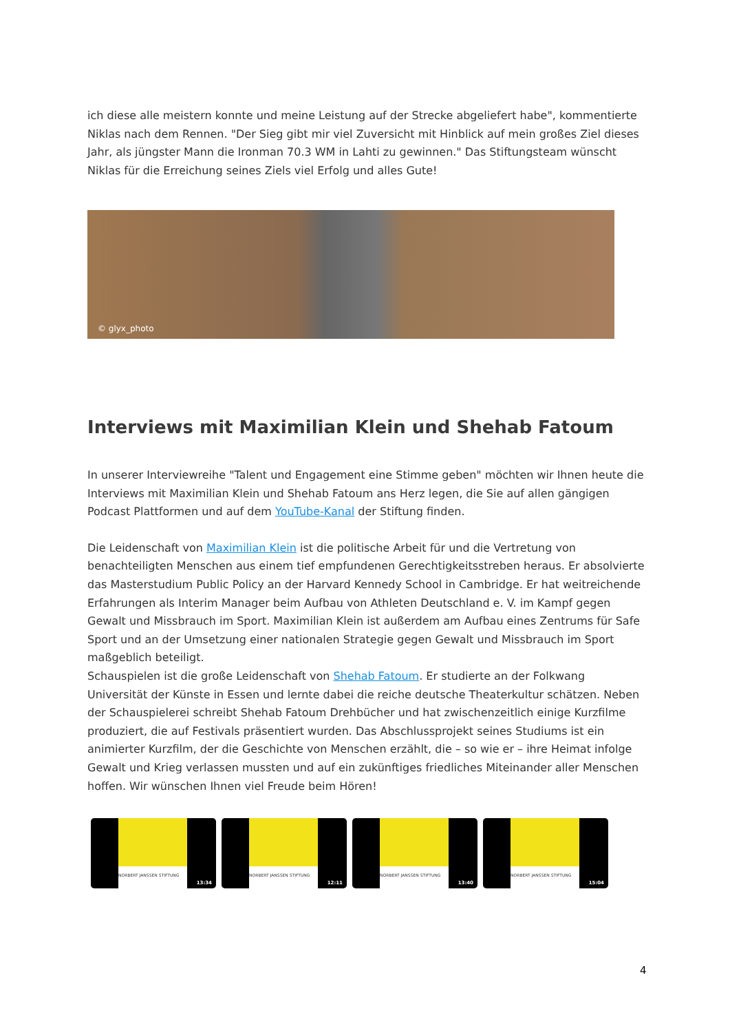ich diese alle meistern konnte und meine Leistung auf der Strecke abgeliefert habe", kommentierte Niklas nach dem Rennen. "Der Sieg gibt mir viel Zuversicht mit Hinblick auf mein großes Ziel dieses Jahr, als jüngster Mann die Ironman 70.3 WM in Lahti zu gewinnen." Das Stiftungsteam wünscht Niklas für die Erreichung seines Ziels viel Erfolg und alles Gute!
© glyx_photo
Interviews mit Maximilian Klein und Shehab Fatoum
In unserer Interviewreihe "Talent und Engagement eine Stimme geben" möchten wir Ihnen heute die Interviews mit Maximilian Klein und Shehab Fatoum ans Herz legen, die Sie auf allen gängigen Podcast Plattformen und auf dem YouTube-Kanal der Stiftung finden.
Die Leidenschaft von Maximilian Klein ist die politische Arbeit für und die Vertretung von benachteiligten Menschen aus einem tief empfundenen Gerechtigkeitsstreben heraus. Er absolvierte das Masterstudium Public Policy an der Harvard Kennedy School in Cambridge. Er hat weitreichende Erfahrungen als Interim Manager beim Aufbau von Athleten Deutschland e. V. im Kampf gegen Gewalt und Missbrauch im Sport. Maximilian Klein ist außerdem am Aufbau eines Zentrums für Safe Sport und an der Umsetzung einer nationalen Strategie gegen Gewalt und Missbrauch im Sport maßgeblich beteiligt.
Schauspielen ist die große Leidenschaft von Shehab Fatoum. Er studierte an der Folkwang Universität der Künste in Essen und lernte dabei die reiche deutsche Theaterkultur schätzen. Neben der Schauspielerei schreibt Shehab Fatoum Drehbücher und hat zwischenzeitlich einige Kurzfilme produziert, die auf Festivals präsentiert wurden. Das Abschlussprojekt seines Studiums ist ein animierter Kurzfilm, der die Geschichte von Menschen erzählt, die – so wie er – ihre Heimat infolge Gewalt und Krieg verlassen mussten und auf ein zukünftiges friedliches Miteinander aller Menschen hoffen. Wir wünschen Ihnen viel Freude beim Hören!
NORBERT JANSSEN STIFTUNG
13:34
NORBERT JANSSEN STIFTUNG
12:11
NORBERT JANSSEN STIFTUNG
13:40
NORBERT JANSSEN STIFTUNG
15:04
4